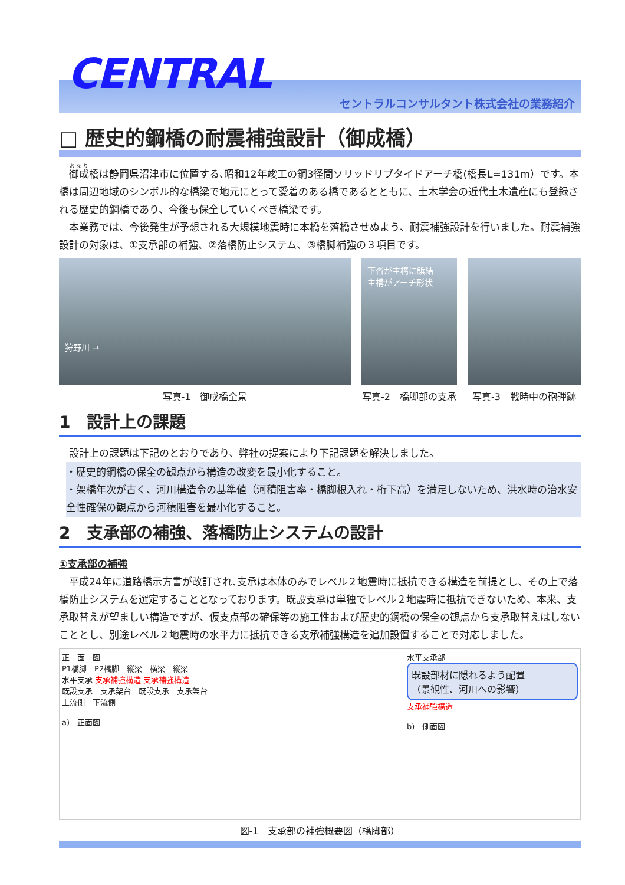CENTRAL
セントラルコンサルタント株式会社の業務紹介
□ 歴史的鋼橋の耐震補強設計（御成橋）
　御成橋は静岡県沼津市に位置する､昭和12年竣工の鋼3径間ソリッドリブタイドアーチ橋(橋長L=131m）です。本橋は周辺地域のシンボル的な橋梁で地元にとって愛着のある橋であるとともに、土木学会の近代土木遺産にも登録される歴史的鋼橋であり、今後も保全していくべき橋梁です。
　本業務では、今後発生が予想される大規模地震時に本橋を落橋させぬよう、耐震補強設計を行いました。耐震補強設計の対象は、①支承部の補強、②落橋防止システム、③橋脚補強の３項目です。
狩野川 →
写真-1　御成橋全景
下沓が主構に鋲結
主構がアーチ形状
写真-2　橋脚部の支承
写真-3　戦時中の砲弾跡
1　設計上の課題
　設計上の課題は下記のとおりであり、弊社の提案により下記課題を解決しました。
・歴史的鋼橋の保全の観点から構造の改変を最小化すること。
・架橋年次が古く、河川構造令の基準値（河積阻害率・橋脚根入れ・桁下高）を満足しないため、洪水時の治水安全性確保の観点から河積阻害を最小化すること。
2　支承部の補強、落橋防止システムの設計
①支承部の補強
　平成24年に道路橋示方書が改訂され､支承は本体のみでレベル２地震時に抵抗できる構造を前提とし、その上で落橋防止システムを選定することとなっております。既設支承は単独でレベル２地震時に抵抗できないため、本来、支承取替えが望ましい構造ですが、仮支点部の確保等の施工性および歴史的鋼橋の保全の観点から支承取替えはしないこととし、別途レベル２地震時の水平力に抵抗できる支承補強構造を追加設置することで対応しました。
正　面　図
P1橋脚　P2橋脚　縦梁　横梁　縦梁
水平支承 支承補強構造 支承補強構造
既設支承　支承架台　既設支承　支承架台
上流側　下流側
a)　正面図
水平支承部
既設部材に隠れるよう配置
（景観性、河川への影響）
支承補強構造
b)　側面図
図-1　支承部の補強概要図（橋脚部）